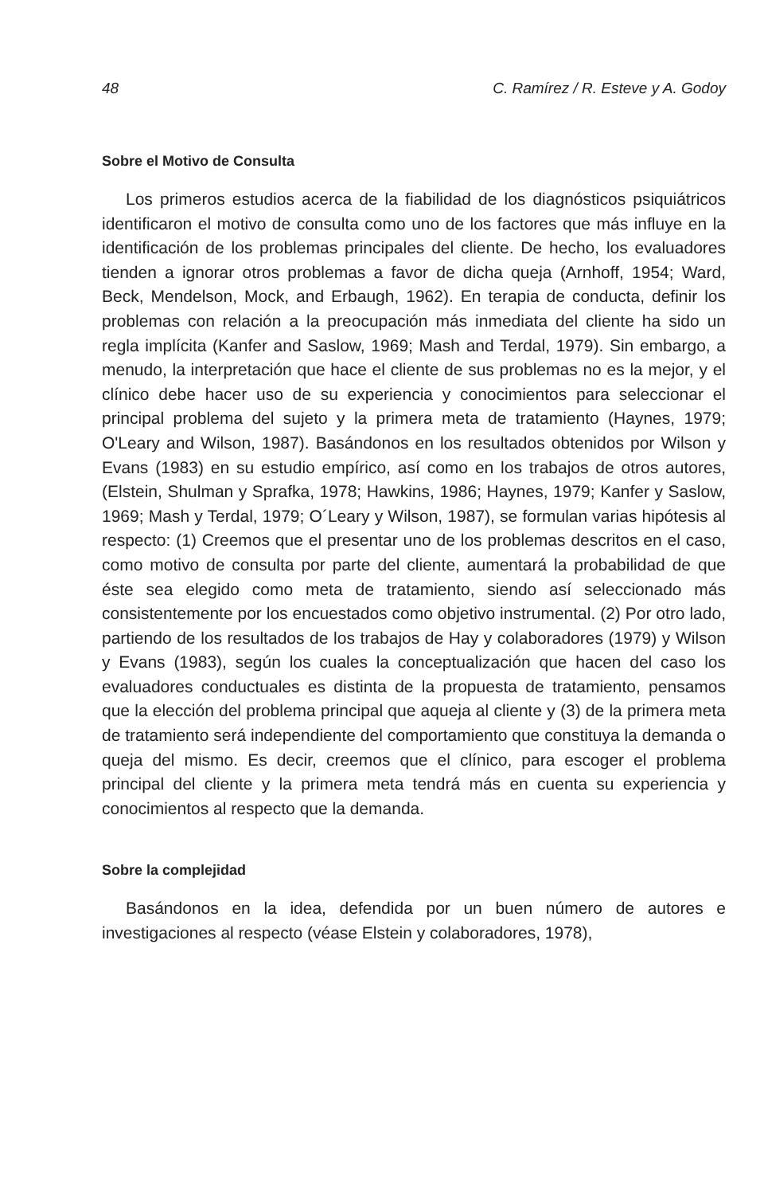48 C. Ramírez / R. Esteve y A. Godoy
Sobre el Motivo de Consulta
Los primeros estudios acerca de la fiabilidad de los diagnósticos psiquiátricos identificaron el motivo de consulta como uno de los factores que más influye en la identificación de los problemas principales del cliente. De hecho, los evaluadores tienden a ignorar otros problemas a favor de dicha queja (Arnhoff, 1954; Ward, Beck, Mendelson, Mock, and Erbaugh, 1962). En terapia de conducta, definir los problemas con relación a la preocupación más inmediata del cliente ha sido un regla implícita (Kanfer and Saslow, 1969; Mash and Terdal, 1979). Sin embargo, a menudo, la interpretación que hace el cliente de sus problemas no es la mejor, y el clínico debe hacer uso de su experiencia y conocimientos para seleccionar el principal problema del sujeto y la primera meta de tratamiento (Haynes, 1979; O'Leary and Wilson, 1987). Basándonos en los resultados obtenidos por Wilson y Evans (1983) en su estudio empírico, así como en los trabajos de otros autores, (Elstein, Shulman y Sprafka, 1978; Hawkins, 1986; Haynes, 1979; Kanfer y Saslow, 1969; Mash y Terdal, 1979; O´Leary y Wilson, 1987), se formulan varias hipótesis al respecto: (1) Creemos que el presentar uno de los problemas descritos en el caso, como motivo de consulta por parte del cliente, aumentará la probabilidad de que éste sea elegido como meta de tratamiento, siendo así seleccionado más consistentemente por los encuestados como objetivo instrumental. (2) Por otro lado, partiendo de los resultados de los trabajos de Hay y colaboradores (1979) y Wilson y Evans (1983), según los cuales la conceptualización que hacen del caso los evaluadores conductuales es distinta de la propuesta de tratamiento, pensamos que la elección del problema principal que aqueja al cliente y (3) de la primera meta de tratamiento será independiente del comportamiento que constituya la demanda o queja del mismo. Es decir, creemos que el clínico, para escoger el problema principal del cliente y la primera meta tendrá más en cuenta su experiencia y conocimientos al respecto que la demanda.
Sobre la complejidad
Basándonos en la idea, defendida por un buen número de autores e investigaciones al respecto (véase Elstein y colaboradores, 1978),